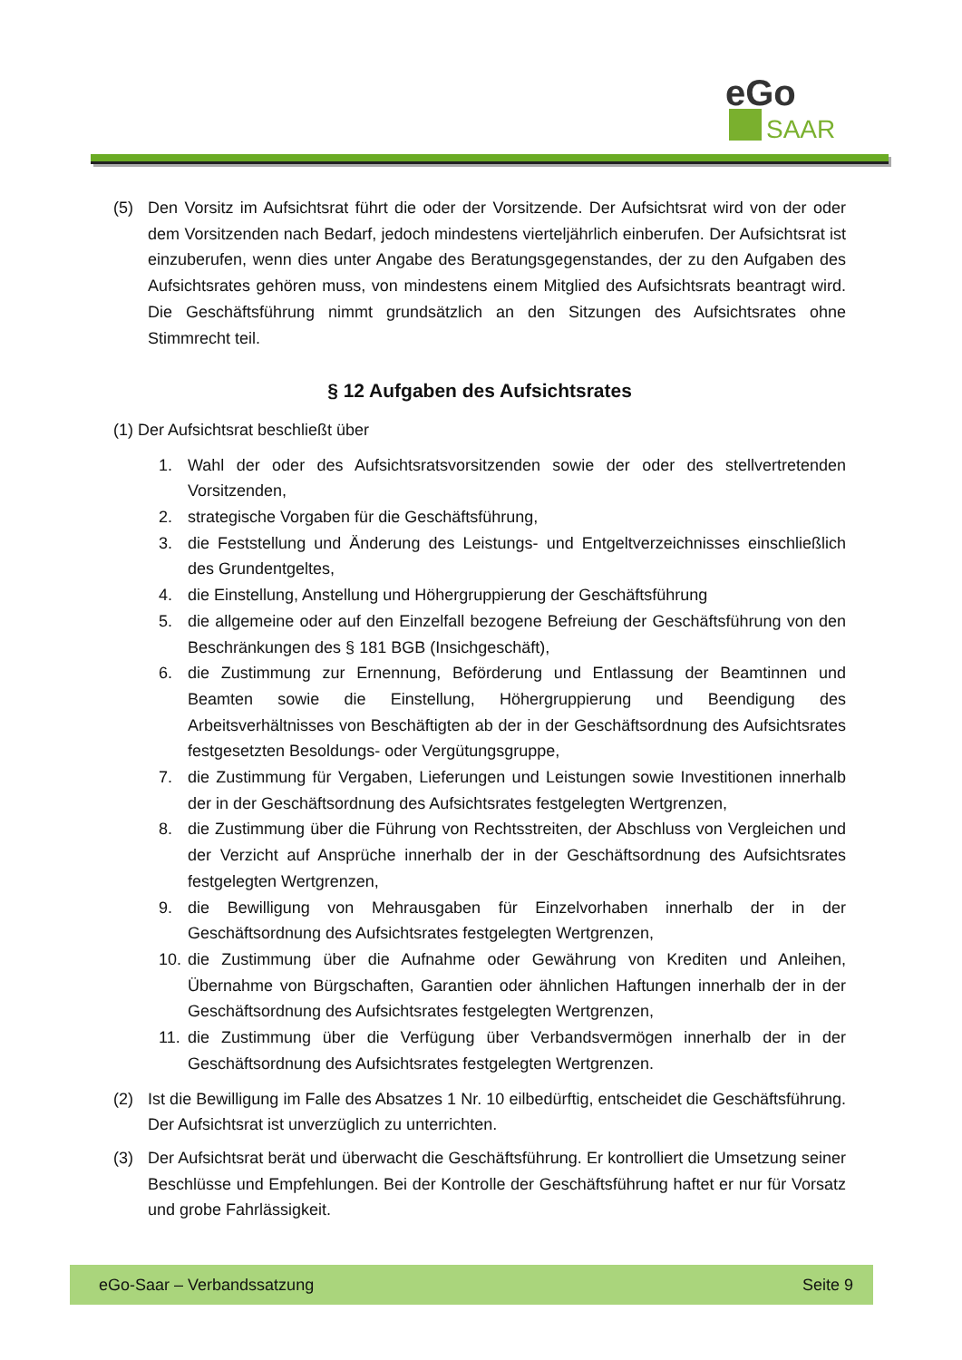eGo
SAAR
(5) Den Vorsitz im Aufsichtsrat führt die oder der Vorsitzende. Der Aufsichtsrat wird von der oder dem Vorsitzenden nach Bedarf, jedoch mindestens vierteljährlich einberufen. Der Aufsichtsrat ist einzuberufen, wenn dies unter Angabe des Beratungsgegenstandes, der zu den Aufgaben des Aufsichtsrates gehören muss, von mindestens einem Mitglied des Aufsichtsrats beantragt wird. Die Geschäftsführung nimmt grundsätzlich an den Sitzungen des Aufsichtsrates ohne Stimmrecht teil.
§ 12 Aufgaben des Aufsichtsrates
(1) Der Aufsichtsrat beschließt über
1. Wahl der oder des Aufsichtsratsvorsitzenden sowie der oder des stellvertretenden Vorsitzenden,
2. strategische Vorgaben für die Geschäftsführung,
3. die Feststellung und Änderung des Leistungs- und Entgeltverzeichnisses einschließlich des Grundentgeltes,
4. die Einstellung, Anstellung und Höhergruppierung der Geschäftsführung
5. die allgemeine oder auf den Einzelfall bezogene Befreiung der Geschäftsführung von den Beschränkungen des § 181 BGB (Insichgeschäft),
6. die Zustimmung zur Ernennung, Beförderung und Entlassung der Beamtinnen und Beamten sowie die Einstellung, Höhergruppierung und Beendigung des Arbeitsverhältnisses von Beschäftigten ab der in der Geschäftsordnung des Aufsichtsrates festgesetzten Besoldungs- oder Vergütungsgruppe,
7. die Zustimmung für Vergaben, Lieferungen und Leistungen sowie Investitionen innerhalb der in der Geschäftsordnung des Aufsichtsrates festgelegten Wertgrenzen,
8. die Zustimmung über die Führung von Rechtsstreiten, der Abschluss von Vergleichen und der Verzicht auf Ansprüche innerhalb der in der Geschäftsordnung des Aufsichtsrates festgelegten Wertgrenzen,
9. die Bewilligung von Mehrausgaben für Einzelvorhaben innerhalb der in der Geschäftsordnung des Aufsichtsrates festgelegten Wertgrenzen,
10. die Zustimmung über die Aufnahme oder Gewährung von Krediten und Anleihen, Übernahme von Bürgschaften, Garantien oder ähnlichen Haftungen innerhalb der in der Geschäftsordnung des Aufsichtsrates festgelegten Wertgrenzen,
11. die Zustimmung über die Verfügung über Verbandsvermögen innerhalb der in der Geschäftsordnung des Aufsichtsrates festgelegten Wertgrenzen.
(2) Ist die Bewilligung im Falle des Absatzes 1 Nr. 10 eilbedürftig, entscheidet die Geschäftsführung. Der Aufsichtsrat ist unverzüglich zu unterrichten.
(3) Der Aufsichtsrat berät und überwacht die Geschäftsführung. Er kontrolliert die Umsetzung seiner Beschlüsse und Empfehlungen. Bei der Kontrolle der Geschäftsführung haftet er nur für Vorsatz und grobe Fahrlässigkeit.
eGo-Saar – Verbandssatzung Seite 9